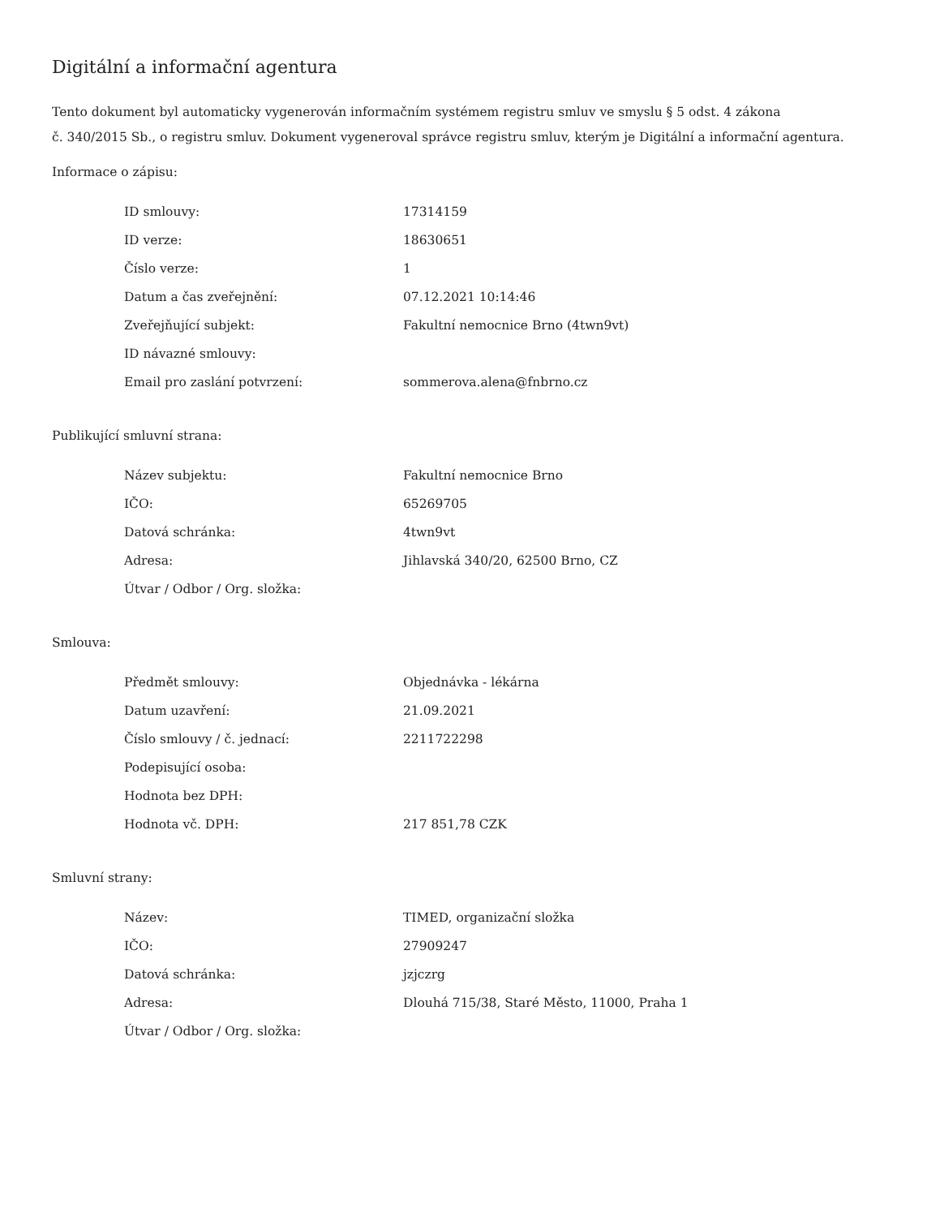Digitální a informační agentura
Tento dokument byl automaticky vygenerován informačním systémem registru smluv ve smyslu § 5 odst. 4 zákona
č. 340/2015 Sb., o registru smluv. Dokument vygeneroval správce registru smluv, kterým je Digitální a informační agentura.
Informace o zápisu:
| ID smlouvy: | 17314159 |
| ID verze: | 18630651 |
| Číslo verze: | 1 |
| Datum a čas zveřejnění: | 07.12.2021 10:14:46 |
| Zveřejňující subjekt: | Fakultní nemocnice Brno (4twn9vt) |
| ID návazné smlouvy: | |
| Email pro zaslání potvrzení: | sommerova.alena@fnbrno.cz |
Publikující smluvní strana:
| Název subjektu: | Fakultní nemocnice Brno |
| IČO: | 65269705 |
| Datová schránka: | 4twn9vt |
| Adresa: | Jihlavská 340/20, 62500 Brno, CZ |
| Útvar / Odbor / Org. složka: | |
Smlouva:
| Předmět smlouvy: | Objednávka - lékárna |
| Datum uzavření: | 21.09.2021 |
| Číslo smlouvy / č. jednací: | 2211722298 |
| Podepisující osoba: | |
| Hodnota bez DPH: | |
| Hodnota vč. DPH: | 217 851,78 CZK |
Smluvní strany:
| Název: | TIMED, organizační složka |
| IČO: | 27909247 |
| Datová schránka: | jzjczrg |
| Adresa: | Dlouhá 715/38, Staré Město, 11000, Praha 1 |
| Útvar / Odbor / Org. složka: | |